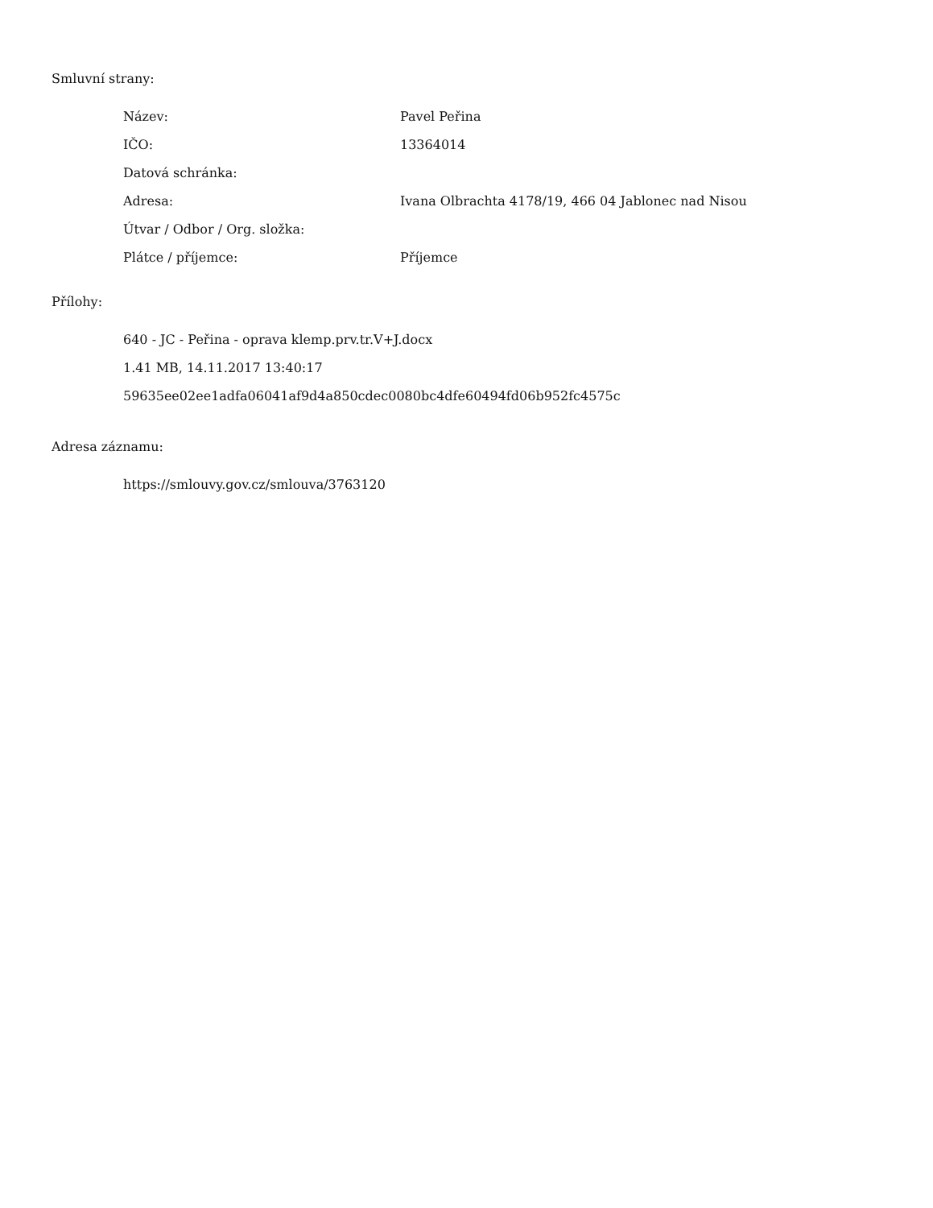Smluvní strany:
| Název: | Pavel Peřina |
| IČO: | 13364014 |
| Datová schránka: | |
| Adresa: | Ivana Olbrachta 4178/19, 466 04 Jablonec nad Nisou |
| Útvar / Odbor / Org. složka: | |
| Plátce / příjemce: | Příjemce |
Přílohy:
640 - JC - Peřina - oprava klemp.prv.tr.V+J.docx
1.41 MB, 14.11.2017 13:40:17
59635ee02ee1adfa06041af9d4a850cdec0080bc4dfe60494fd06b952fc4575c
Adresa záznamu:
https://smlouvy.gov.cz/smlouva/3763120